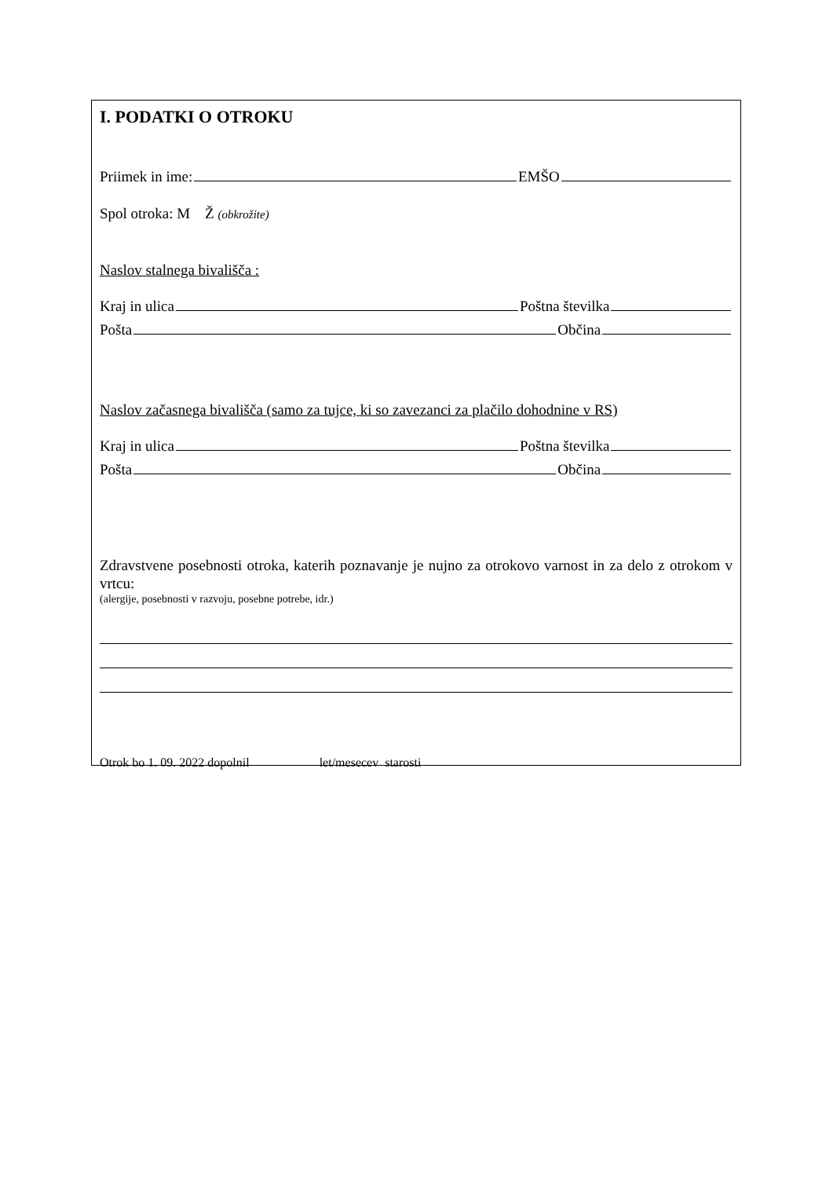I. PODATKI O OTROKU
Priimek in ime: EMŠO
Spol otroka: M Ž (obkrožite)
Naslov stalnega bivališča :
Kraj in ulica Poštna številka
Pošta Občina
Naslov začasnega bivališča (samo za tujce, ki so zavezanci za plačilo dohodnine v RS)
Kraj in ulica Poštna številka
Pošta Občina
Zdravstvene posebnosti otroka, katerih poznavanje je nujno za otrokovo varnost in za delo z otrokom v vrtcu:
(alergije, posebnosti v razvoju, posebne potrebe, idr.)
Otrok bo 1. 09. 2022 dopolnil let/mesecev starosti